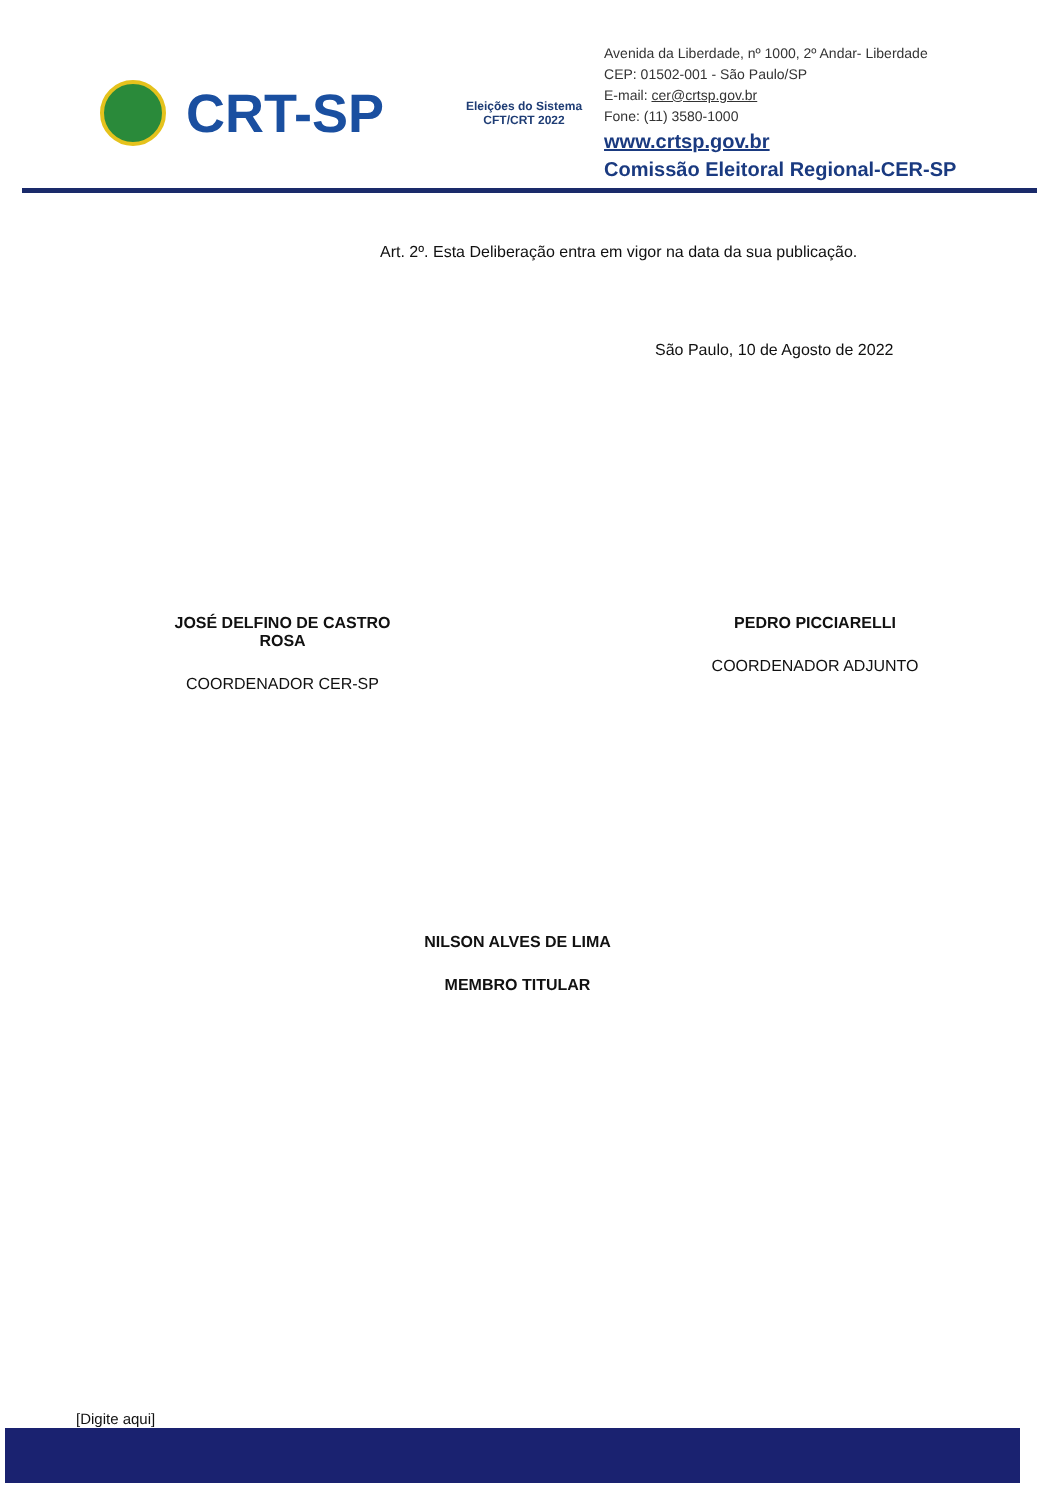CRT-SP
Eleições do Sistema CFT/CRT 2022
Avenida da Liberdade, nº 1000, 2º Andar- Liberdade
CEP: 01502-001 - São Paulo/SP
E-mail: cer@crtsp.gov.br
Fone: (11) 3580-1000
www.crtsp.gov.br
Comissão Eleitoral Regional-CER-SP
Art. 2º. Esta Deliberação entra em vigor na data da sua publicação.
São Paulo, 10 de Agosto de 2022
JOSÉ DELFINO DE CASTRO ROSA
COORDENADOR CER-SP
PEDRO PICCIARELLI
COORDENADOR ADJUNTO
NILSON ALVES DE LIMA
MEMBRO TITULAR
[Digite aqui]